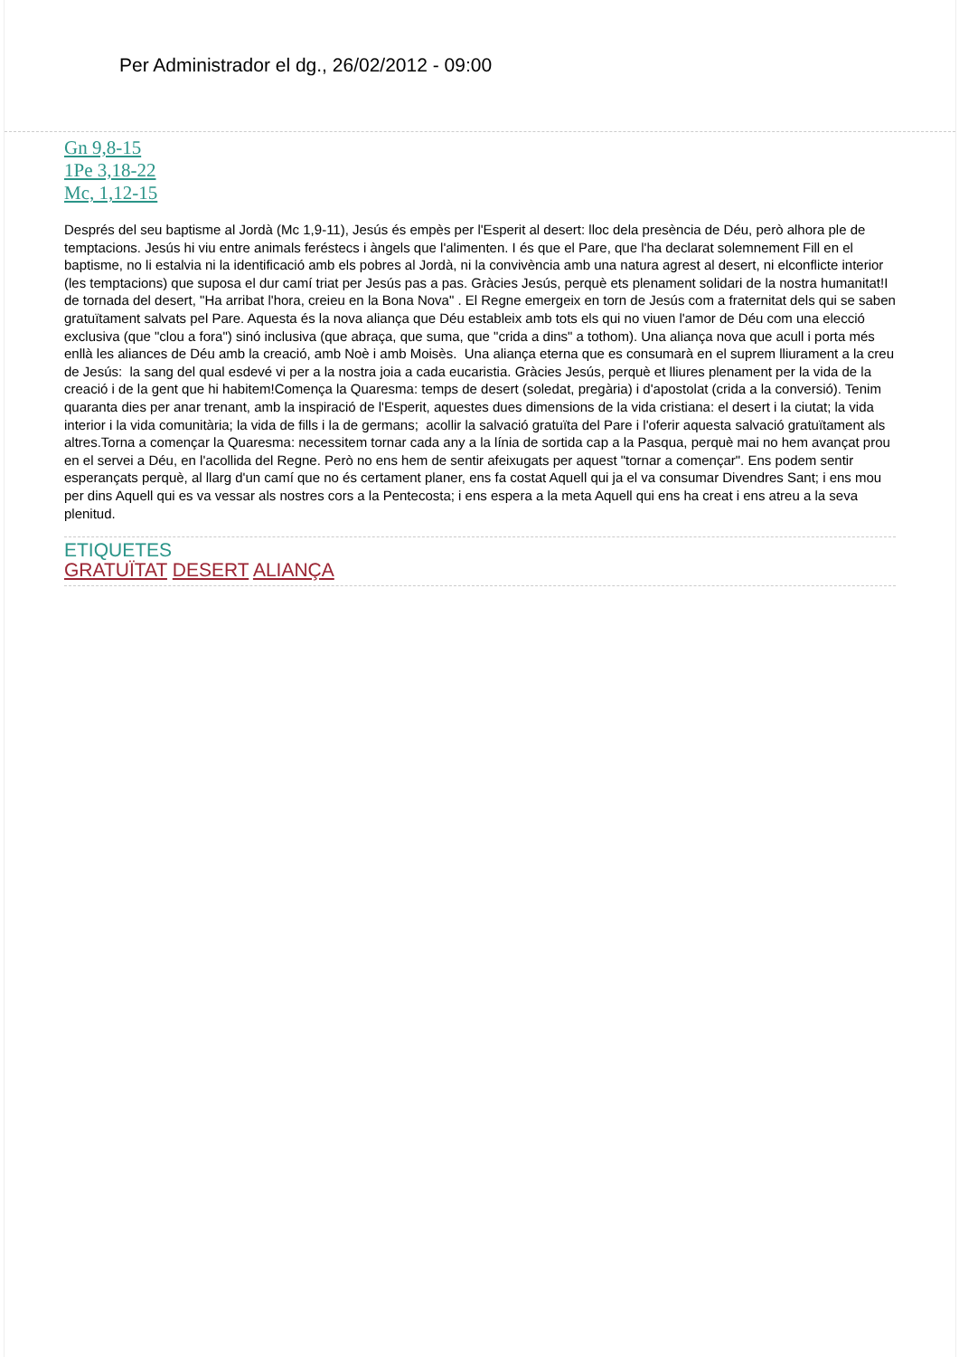Per Administrador el dg., 26/02/2012 - 09:00
Gn 9,8-15
1Pe 3,18-22
Mc, 1,12-15
Després del seu baptisme al Jordà (Mc 1,9-11), Jesús és empès per l'Esperit al desert: lloc dela presència de Déu, però alhora ple de temptacions. Jesús hi viu entre animals feréstecs i àngels que l'alimenten. I és que el Pare, que l'ha declarat solemnement Fill en el baptisme, no li estalvia ni la identificació amb els pobres al Jordà, ni la convivència amb una natura agrest al desert, ni elconflicte interior (les temptacions) que suposa el dur camí triat per Jesús pas a pas. Gràcies Jesús, perquè ets plenament solidari de la nostra humanitat!I de tornada del desert, "Ha arribat l'hora, creieu en la Bona Nova" . El Regne emergeix en torn de Jesús com a fraternitat dels qui se saben gratuïtament salvats pel Pare. Aquesta és la nova aliança que Déu estableix amb tots els qui no viuen l'amor de Déu com una elecció exclusiva (que "clou a fora") sinó inclusiva (que abraça, que suma, que "crida a dins" a tothom). Una aliança nova que acull i porta més enllà les aliances de Déu amb la creació, amb Noè i amb Moisès. Una aliança eterna que es consumarà en el suprem lliurament a la creu de Jesús: la sang del qual esdevé vi per a la nostra joia a cada eucaristia. Gràcies Jesús, perquè et lliures plenament per la vida de la creació i de la gent que hi habitem!Comença la Quaresma: temps de desert (soledat, pregària) i d'apostolat (crida a la conversió). Tenim quaranta dies per anar trenant, amb la inspiració de l'Esperit, aquestes dues dimensions de la vida cristiana: el desert i la ciutat; la vida interior i la vida comunitària; la vida de fills i la de germans; acollir la salvació gratuïta del Pare i l'oferir aquesta salvació gratuïtament als altres.Torna a començar la Quaresma: necessitem tornar cada any a la línia de sortida cap a la Pasqua, perquè mai no hem avançat prou en el servei a Déu, en l'acollida del Regne. Però no ens hem de sentir afeixugats per aquest "tornar a començar". Ens podem sentir esperançats perquè, al llarg d'un camí que no és certament planer, ens fa costat Aquell qui ja el va consumar Divendres Sant; i ens mou per dins Aquell qui es va vessar als nostres cors a la Pentecosta; i ens espera a la meta Aquell qui ens ha creat i ens atreu a la seva plenitud.
ETIQUETES
GRATUÏTAT DESERT ALIANÇA